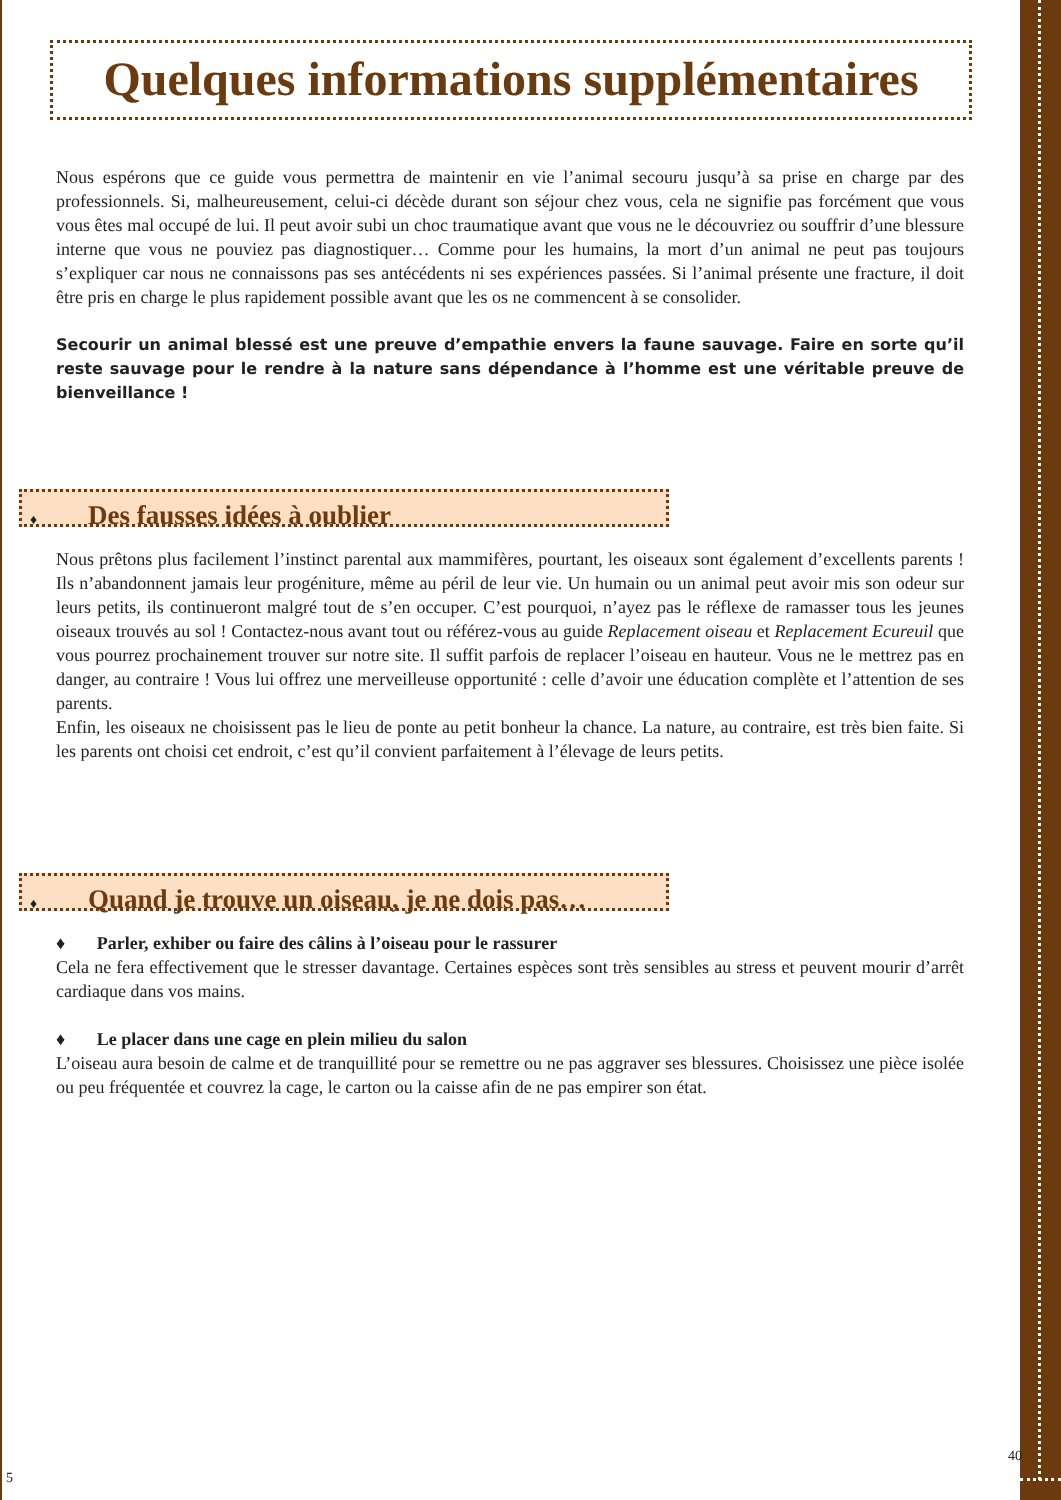Quelques informations supplémentaires
Nous espérons que ce guide vous permettra de maintenir en vie l’animal secouru jusqu’à sa prise en charge par des professionnels. Si, malheureusement, celui-ci décède durant son séjour chez vous, cela ne signifie pas forcément que vous vous êtes mal occupé de lui. Il peut avoir subi un choc traumatique avant que vous ne le découvriez ou souffrir d’une blessure interne que vous ne pouviez pas diagnostiquer… Comme pour les humains, la mort d’un animal ne peut pas toujours s’expliquer car nous ne connaissons pas ses antécédents ni ses expériences passées. Si l’animal présente une fracture, il doit être pris en charge le plus rapidement possible avant que les os ne commencent à se consolider.
Secourir un animal blessé est une preuve d’empathie envers la faune sauvage. Faire en sorte qu’il reste sauvage pour le rendre à la nature sans dépendance à l’homme est une véritable preuve de bienveillance !
♦ Des fausses idées à oublier
Nous prêtons plus facilement l’instinct parental aux mammifères, pourtant, les oiseaux sont également d’excellents parents ! Ils n’abandonnent jamais leur progéniture, même au péril de leur vie. Un humain ou un animal peut avoir mis son odeur sur leurs petits, ils continueront malgré tout de s’en occuper. C’est pourquoi, n’ayez pas le réflexe de ramasser tous les jeunes oiseaux trouvés au sol ! Contactez-nous avant tout ou référez-vous au guide Replacement oiseau et Replacement Ecureuil que vous pourrez prochainement trouver sur notre site. Il suffit parfois de replacer l’oiseau en hauteur. Vous ne le mettrez pas en danger, au contraire ! Vous lui offrez une merveilleuse opportunité : celle d’avoir une éducation complète et l’attention de ses parents.
Enfin, les oiseaux ne choisissent pas le lieu de ponte au petit bonheur la chance. La nature, au contraire, est très bien faite. Si les parents ont choisi cet endroit, c’est qu’il convient parfaitement à l’élevage de leurs petits.
♦ Quand je trouve un oiseau, je ne dois pas…
♦ Parler, exhiber ou faire des câlins à l’oiseau pour le rassurer
Cela ne fera effectivement que le stresser davantage. Certaines espèces sont très sensibles au stress et peuvent mourir d’arrêt cardiaque dans vos mains.
♦ Le placer dans une cage en plein milieu du salon
L’oiseau aura besoin de calme et de tranquillité pour se remettre ou ne pas aggraver ses blessures. Choisissez une pièce isolée ou peu fréquentée et couvrez la cage, le carton ou la caisse afin de ne pas empirer son état.
5
40